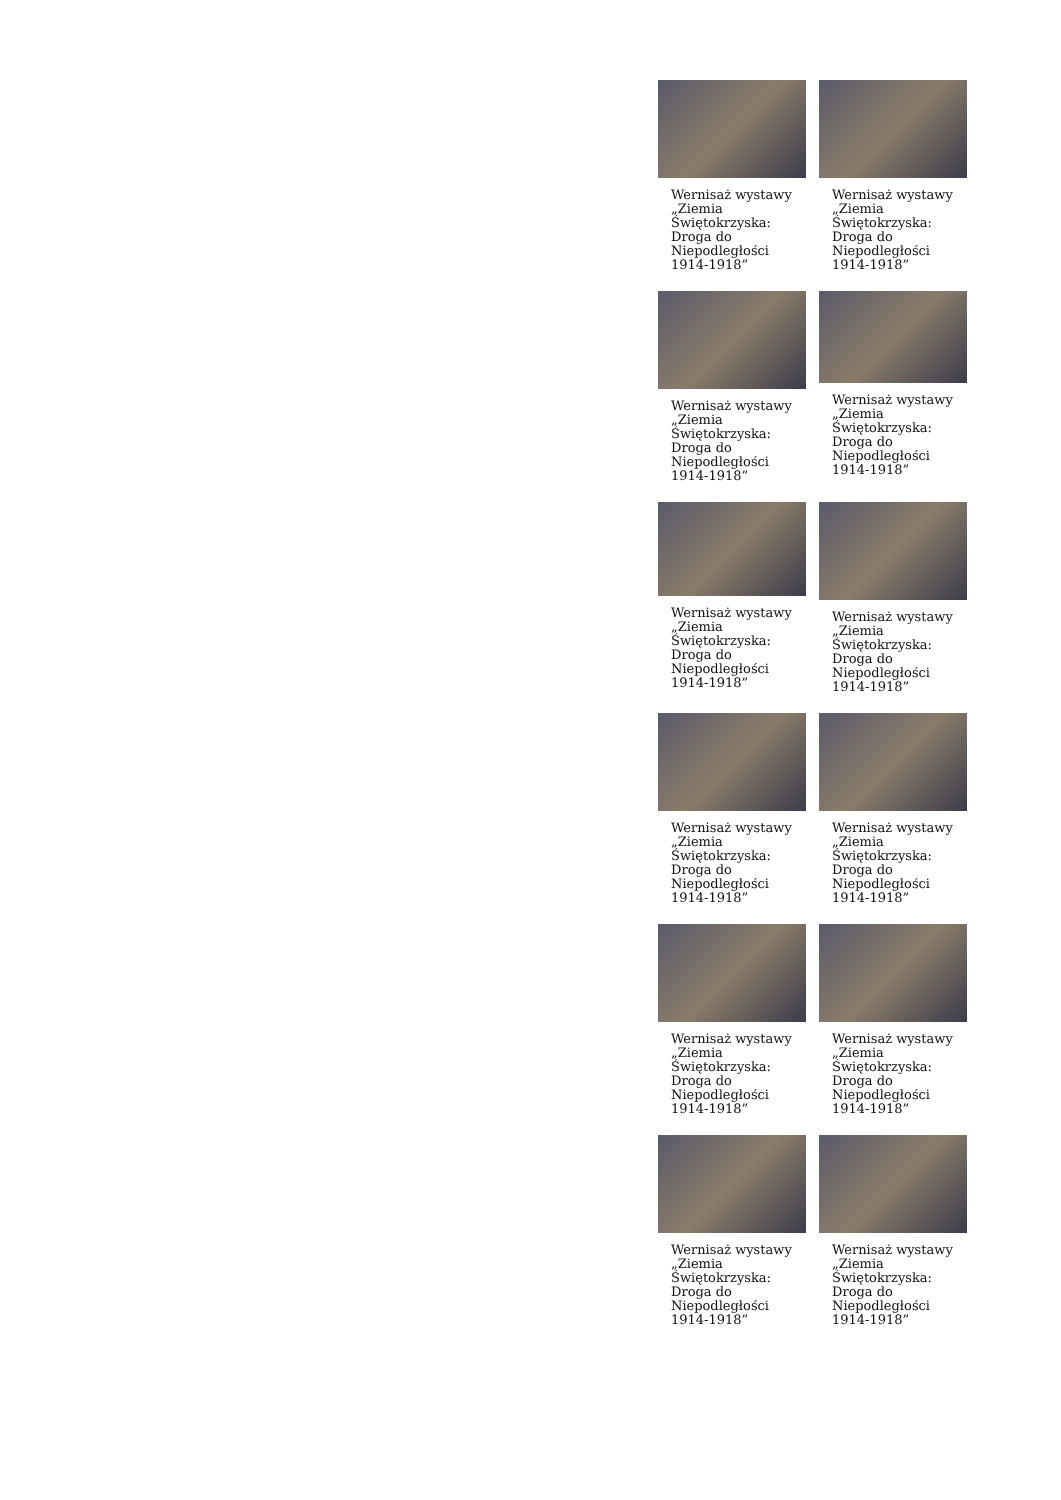Wernisaż wystawy „Ziemia Świętokrzyska: Droga do Niepodległości 1914-1918”
Wernisaż wystawy „Ziemia Świętokrzyska: Droga do Niepodległości 1914-1918”
Wernisaż wystawy „Ziemia Świętokrzyska: Droga do Niepodległości 1914-1918”
Wernisaż wystawy „Ziemia Świętokrzyska: Droga do Niepodległości 1914-1918”
Wernisaż wystawy „Ziemia Świętokrzyska: Droga do Niepodległości 1914-1918”
Wernisaż wystawy „Ziemia Świętokrzyska: Droga do Niepodległości 1914-1918”
Wernisaż wystawy „Ziemia Świętokrzyska: Droga do Niepodległości 1914-1918”
Wernisaż wystawy „Ziemia Świętokrzyska: Droga do Niepodległości 1914-1918”
Wernisaż wystawy „Ziemia Świętokrzyska: Droga do Niepodległości 1914-1918”
Wernisaż wystawy „Ziemia Świętokrzyska: Droga do Niepodległości 1914-1918”
Wernisaż wystawy „Ziemia Świętokrzyska: Droga do Niepodległości 1914-1918”
Wernisaż wystawy „Ziemia Świętokrzyska: Droga do Niepodległości 1914-1918”